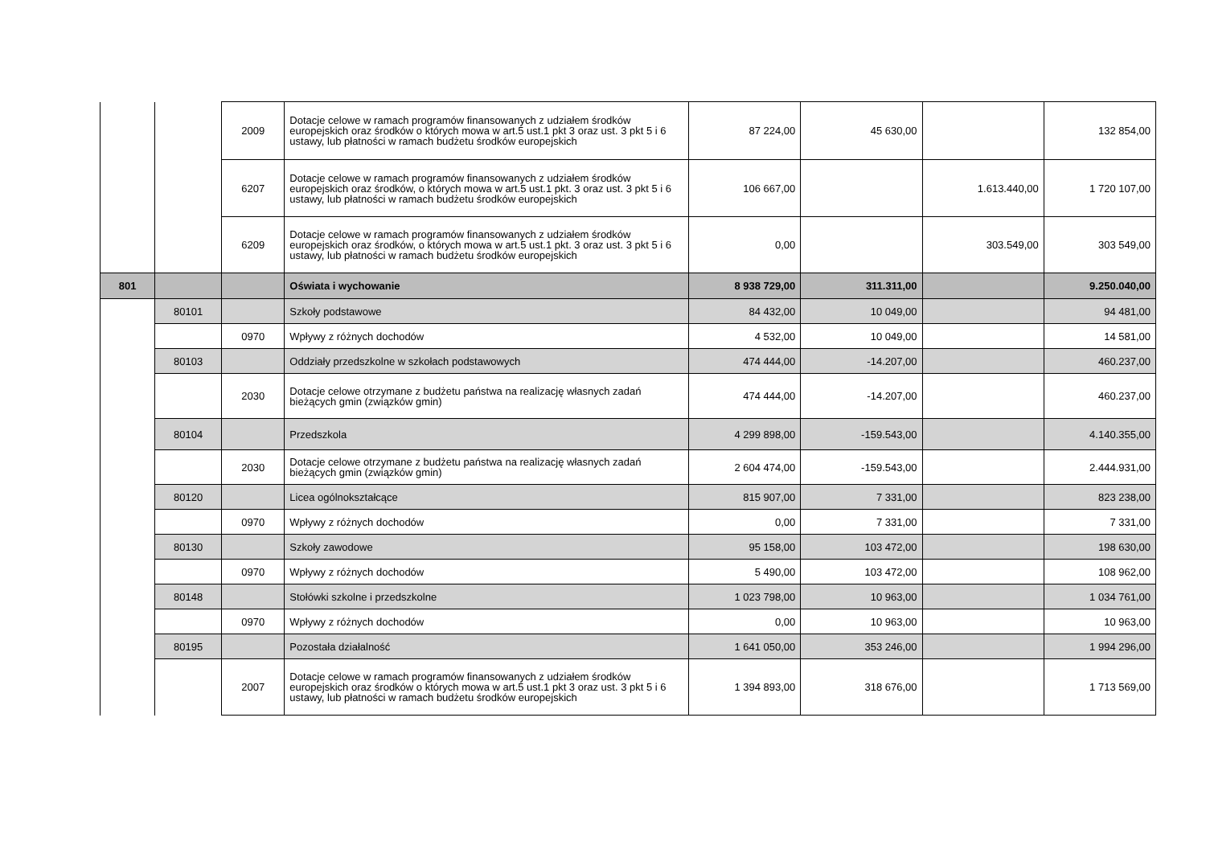| | | 2009 | Dotacje celowe w ramach programów finansowanych z udziałem środków europejskich oraz środków o których mowa w art.5 ust.1 pkt 3 oraz ust. 3 pkt 5 i 6 ustawy, lub płatności w ramach budżetu środków europejskich | 87 224,00 | 45 630,00 | | 132 854,00 |
| | | 6207 | Dotacje celowe w ramach programów finansowanych z udziałem środków europejskich oraz środków, o których mowa w art.5 ust.1 pkt. 3 oraz ust. 3 pkt 5 i 6 ustawy, lub płatności w ramach budżetu środków europejskich | 106 667,00 | | 1.613.440,00 | 1 720 107,00 |
| | | 6209 | Dotacje celowe w ramach programów finansowanych z udziałem środków europejskich oraz środków, o których mowa w art.5 ust.1 pkt. 3 oraz ust. 3 pkt 5 i 6 ustawy, lub płatności w ramach budżetu środków europejskich | 0,00 | | 303.549,00 | 303 549,00 |
| 801 | | | Oświata i wychowanie | 8 938 729,00 | 311.311,00 | | 9.250.040,00 |
| | 80101 | | Szkoły podstawowe | 84 432,00 | 10 049,00 | | 94 481,00 |
| | | 0970 | Wpływy z różnych dochodów | 4 532,00 | 10 049,00 | | 14 581,00 |
| | 80103 | | Oddziały przedszkolne w szkołach podstawowych | 474 444,00 | -14.207,00 | | 460.237,00 |
| | | 2030 | Dotacje celowe otrzymane z budżetu państwa na realizację własnych zadań bieżących gmin (związków gmin) | 474 444,00 | -14.207,00 | | 460.237,00 |
| | 80104 | | Przedszkola | 4 299 898,00 | -159.543,00 | | 4.140.355,00 |
| | | 2030 | Dotacje celowe otrzymane z budżetu państwa na realizację własnych zadań bieżących gmin (związków gmin) | 2 604 474,00 | -159.543,00 | | 2.444.931,00 |
| | 80120 | | Licea ogólnokształcące | 815 907,00 | 7 331,00 | | 823 238,00 |
| | | 0970 | Wpływy z różnych dochodów | 0,00 | 7 331,00 | | 7 331,00 |
| | 80130 | | Szkoły zawodowe | 95 158,00 | 103 472,00 | | 198 630,00 |
| | | 0970 | Wpływy z różnych dochodów | 5 490,00 | 103 472,00 | | 108 962,00 |
| | 80148 | | Stołówki szkolne i przedszkolne | 1 023 798,00 | 10 963,00 | | 1 034 761,00 |
| | | 0970 | Wpływy z różnych dochodów | 0,00 | 10 963,00 | | 10 963,00 |
| | 80195 | | Pozostała działalność | 1 641 050,00 | 353 246,00 | | 1 994 296,00 |
| | | 2007 | Dotacje celowe w ramach programów finansowanych z udziałem środków europejskich oraz środków o których mowa w art.5 ust.1 pkt 3 oraz ust. 3 pkt 5 i 6 ustawy, lub płatności w ramach budżetu środków europejskich | 1 394 893,00 | 318 676,00 | | 1 713 569,00 |